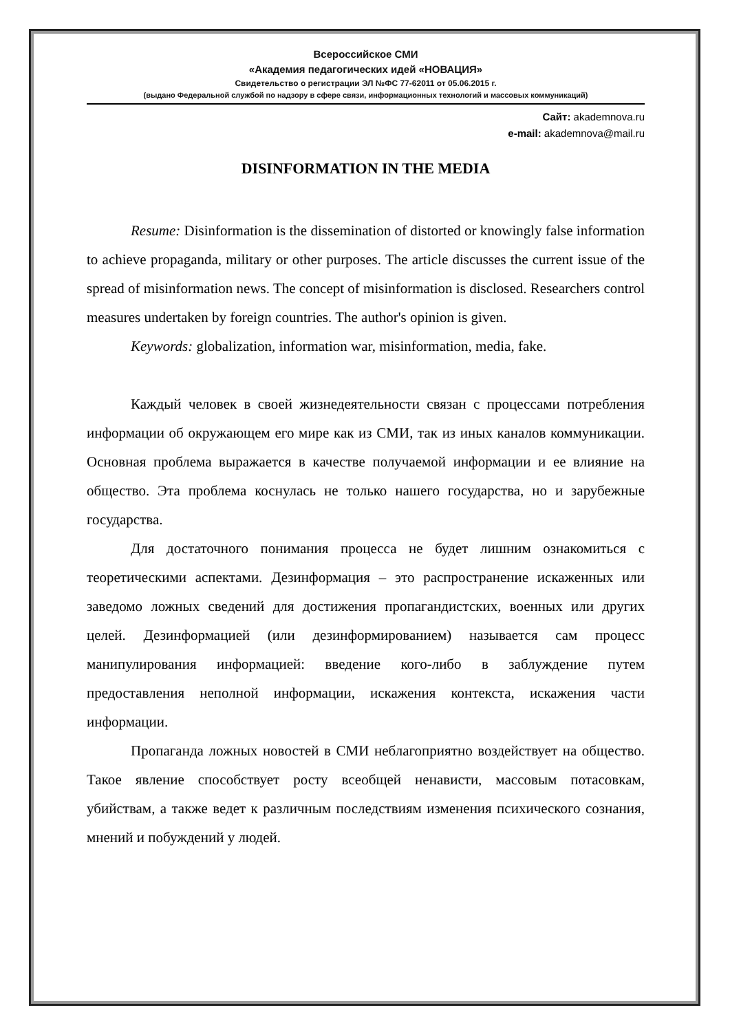Всероссийское СМИ
«Академия педагогических идей «НОВАЦИЯ»
Свидетельство о регистрации ЭЛ №ФС 77-62011 от 05.06.2015 г.
(выдано Федеральной службой по надзору в сфере связи, информационных технологий и массовых коммуникаций)
Сайт: akademnova.ru
e-mail: akademnova@mail.ru
DISINFORMATION IN THE MEDIA
Resume: Disinformation is the dissemination of distorted or knowingly false information to achieve propaganda, military or other purposes. The article discusses the current issue of the spread of misinformation news. The concept of misinformation is disclosed. Researchers control measures undertaken by foreign countries. The author's opinion is given.
Keywords: globalization, information war, misinformation, media, fake.
Каждый человек в своей жизнедеятельности связан с процессами потребления информации об окружающем его мире как из СМИ, так из иных каналов коммуникации. Основная проблема выражается в качестве получаемой информации и ее влияние на общество. Эта проблема коснулась не только нашего государства, но и зарубежные государства.
Для достаточного понимания процесса не будет лишним ознакомиться с теоретическими аспектами. Дезинформация – это распространение искаженных или заведомо ложных сведений для достижения пропагандистских, военных или других целей. Дезинформацией (или дезинформированием) называется сам процесс манипулирования информацией: введение кого-либо в заблуждение путем предоставления неполной информации, искажения контекста, искажения части информации.
Пропаганда ложных новостей в СМИ неблагоприятно воздействует на общество. Такое явление способствует росту всеобщей ненависти, массовым потасовкам, убийствам, а также ведет к различным последствиям изменения психического сознания, мнений и побуждений у людей.